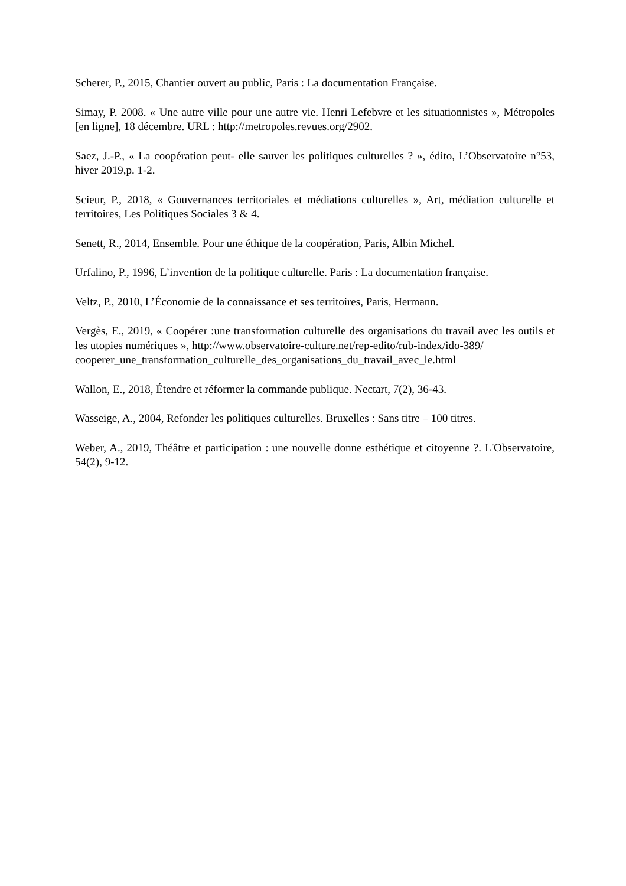Scherer, P., 2015, Chantier ouvert au public, Paris : La documentation Française.
Simay, P. 2008. « Une autre ville pour une autre vie. Henri Lefebvre et les situationnistes », Métropoles [en ligne], 18 décembre. URL : http://metropoles.revues.org/2902.
Saez, J.-P., « La coopération peut- elle sauver les politiques culturelles ? », édito, L’Observatoire n°53, hiver 2019,p. 1-2.
Scieur, P., 2018, « Gouvernances territoriales et médiations culturelles », Art, médiation culturelle et territoires, Les Politiques Sociales 3 & 4.
Senett, R., 2014, Ensemble. Pour une éthique de la coopération, Paris, Albin Michel.
Urfalino, P., 1996, L’invention de la politique culturelle. Paris : La documentation française.
Veltz, P., 2010, L’Économie de la connaissance et ses territoires, Paris, Hermann.
Vergès, E., 2019, « Coopérer :une transformation culturelle des organisations du travail avec les outils et les utopies numériques », http://www.observatoire-culture.net/rep-edito/rub-index/ido-389/
cooperer_une_transformation_culturelle_des_organisations_du_travail_avec_le.html
Wallon, E., 2018, Étendre et réformer la commande publique. Nectart, 7(2), 36-43.
Wasseige, A., 2004, Refonder les politiques culturelles. Bruxelles : Sans titre – 100 titres.
Weber, A., 2019, Théâtre et participation : une nouvelle donne esthétique et citoyenne ?. L'Observatoire, 54(2), 9-12.